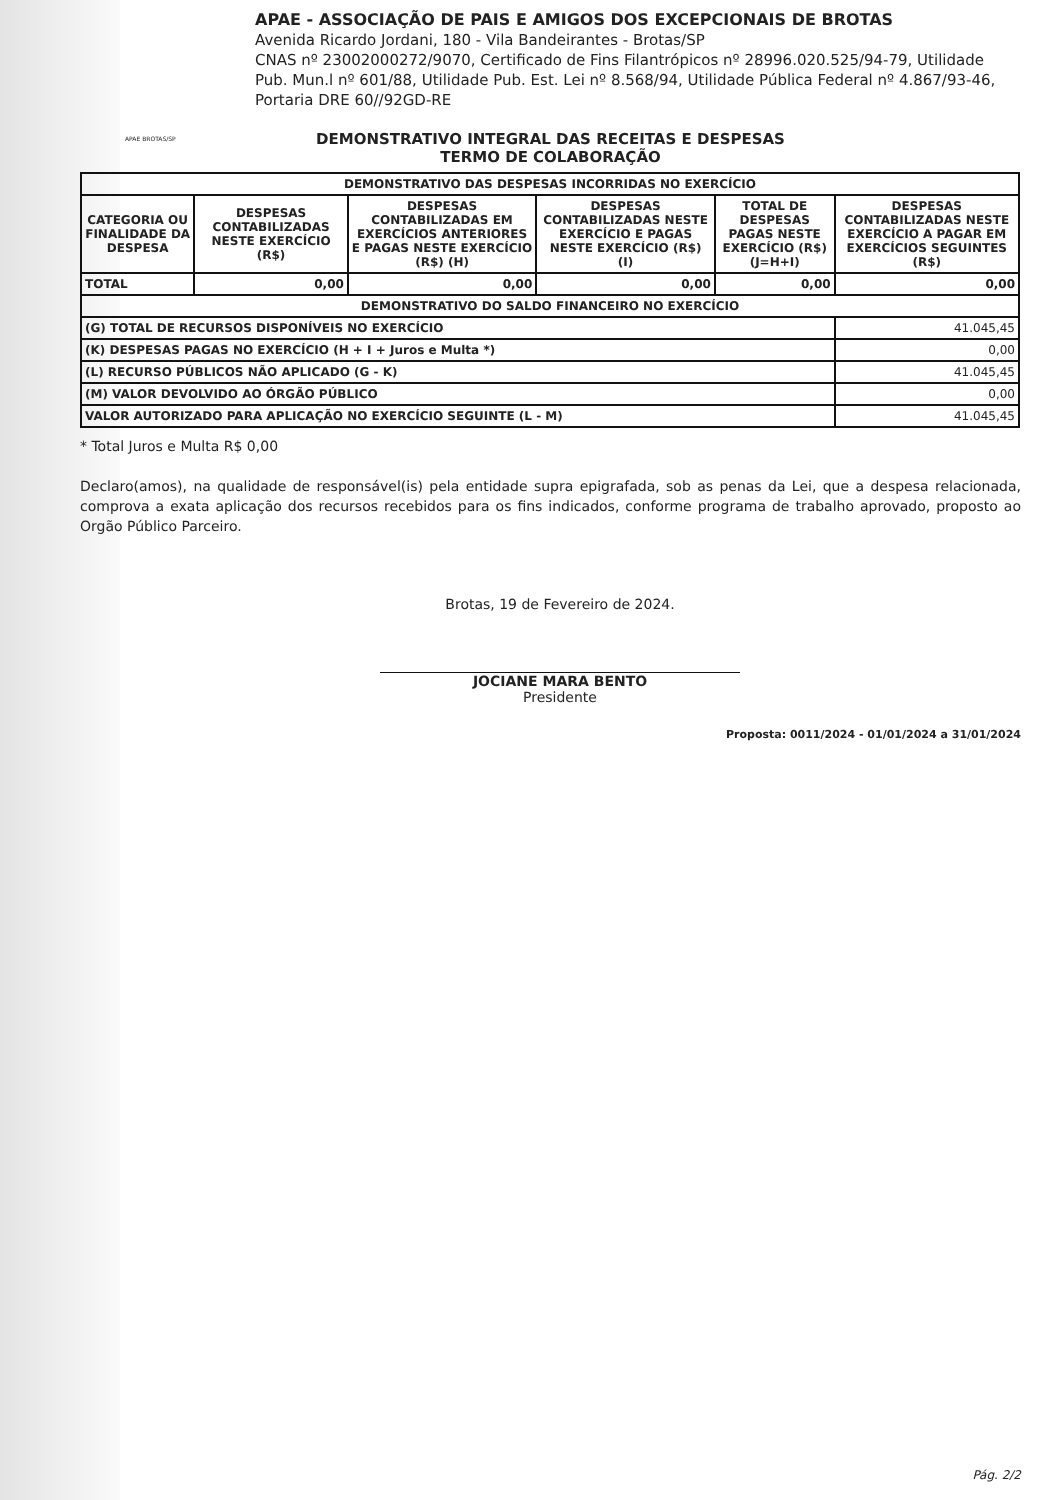APAE BROTAS/SP
APAE - ASSOCIAÇÃO DE PAIS E AMIGOS DOS EXCEPCIONAIS DE BROTAS
Avenida Ricardo Jordani, 180 - Vila Bandeirantes - Brotas/SP
CNAS nº 23002000272/9070, Certificado de Fins Filantrópicos nº 28996.020.525/94-79, Utilidade Pub. Mun.l nº 601/88, Utilidade Pub. Est. Lei nº 8.568/94, Utilidade Pública Federal nº 4.867/93-46, Portaria DRE 60//92GD-RE
DEMONSTRATIVO INTEGRAL DAS RECEITAS E DESPESAS
TERMO DE COLABORAÇÃO
| DEMONSTRATIVO DAS DESPESAS INCORRIDAS NO EXERCÍCIO | | | | | |
| --- | --- | --- | --- | --- | --- |
| CATEGORIA OU FINALIDADE DA DESPESA | DESPESAS CONTABILIZADAS NESTE EXERCÍCIO (R$) | DESPESAS CONTABILIZADAS EM EXERCÍCIOS ANTERIORES E PAGAS NESTE EXERCÍCIO (R$) (H) | DESPESAS CONTABILIZADAS NESTE EXERCÍCIO E PAGAS NESTE EXERCÍCIO (R$) (I) | TOTAL DE DESPESAS PAGAS NESTE EXERCÍCIO (R$) (J=H+I) | DESPESAS CONTABILIZADAS NESTE EXERCÍCIO A PAGAR EM EXERCÍCIOS SEGUINTES (R$) |
| TOTAL | 0,00 | 0,00 | 0,00 | 0,00 | 0,00 |
| DEMONSTRATIVO DO SALDO FINANCEIRO NO EXERCÍCIO | | | | | |
| (G) TOTAL DE RECURSOS DISPONÍVEIS NO EXERCÍCIO | | | | | 41.045,45 |
| (K) DESPESAS PAGAS NO EXERCÍCIO (H + I + Juros e Multa *) | | | | | 0,00 |
| (L) RECURSO PÚBLICOS NÃO APLICADO (G - K) | | | | | 41.045,45 |
| (M) VALOR DEVOLVIDO AO ÓRGÃO PÚBLICO | | | | | 0,00 |
| VALOR AUTORIZADO PARA APLICAÇÃO NO EXERCÍCIO SEGUINTE (L - M) | | | | | 41.045,45 |
* Total Juros e Multa R$ 0,00
Declaro(amos), na qualidade de responsável(is) pela entidade supra epigrafada, sob as penas da Lei, que a despesa relacionada, comprova a exata aplicação dos recursos recebidos para os fins indicados, conforme programa de trabalho aprovado, proposto ao Orgão Público Parceiro.
Brotas, 19 de Fevereiro de 2024.
JOCIANE MARA BENTO
Presidente
Proposta: 0011/2024 - 01/01/2024 a 31/01/2024
Pág. 2/2